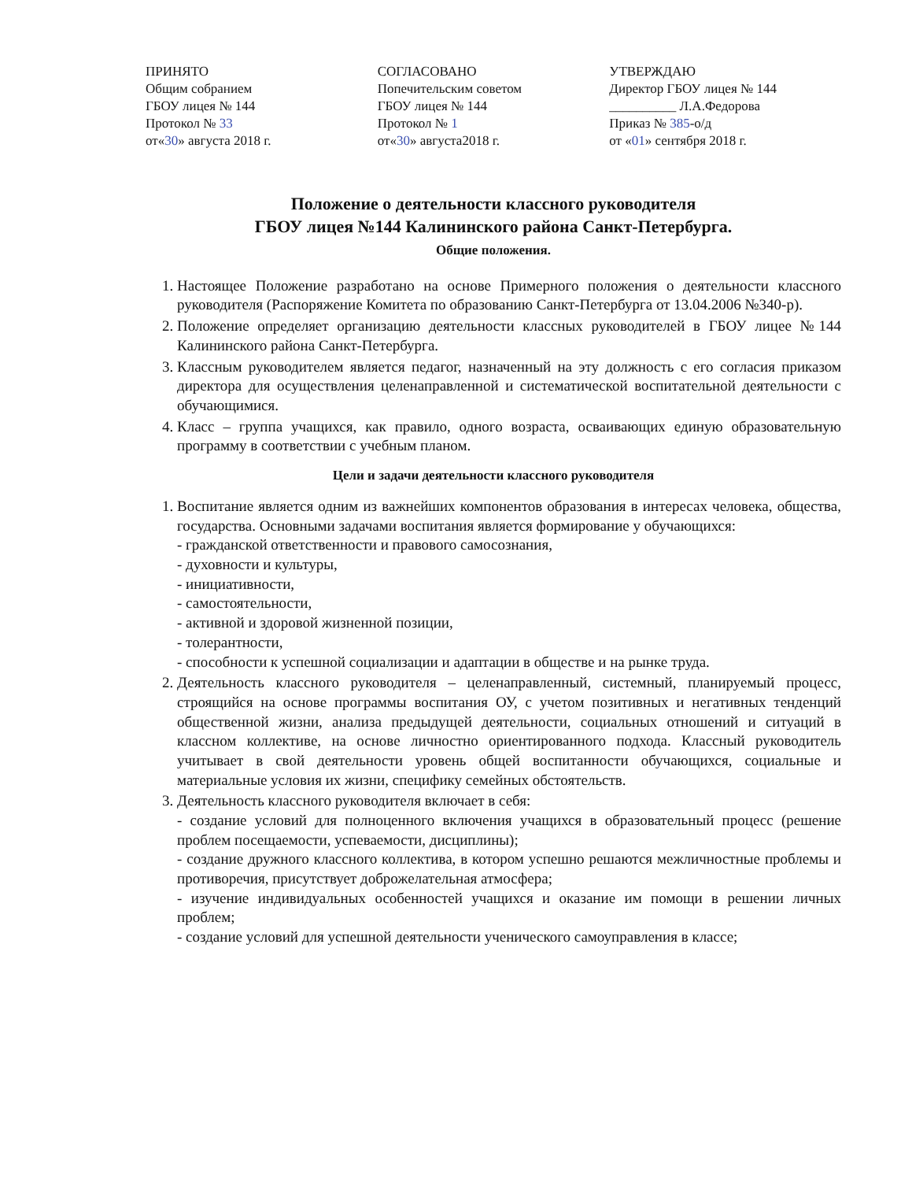ПРИНЯТО
Общим собранием
ГБОУ лицея № 144
Протокол № 33
от«30» августа 2018 г.
СОГЛАСОВАНО
Попечительским советом
ГБОУ лицея № 144
Протокол № 1
от«30» августа2018 г.
УТВЕРЖДАЮ
Директор ГБОУ лицея № 144
__________ Л.А.Федорова
Приказ № 385-о/д
от «01» сентября 2018 г.
Положение о деятельности классного руководителя
ГБОУ лицея №144 Калининского района Санкт-Петербурга.
Общие положения.
1. Настоящее Положение разработано на основе Примерного положения о деятельности классного руководителя (Распоряжение Комитета по образованию Санкт-Петербурга от 13.04.2006 №340-р).
2. Положение определяет организацию деятельности классных руководителей в ГБОУ лицее №144 Калининского района Санкт-Петербурга.
3. Классным руководителем является педагог, назначенный на эту должность с его согласия приказом директора для осуществления целенаправленной и систематической воспитательной деятельности с обучающимися.
4. Класс – группа учащихся, как правило, одного возраста, осваивающих единую образовательную программу в соответствии с учебным планом.
Цели и задачи деятельности классного руководителя
1. Воспитание является одним из важнейших компонентов образования в интересах человека, общества, государства. Основными задачами воспитания является формирование у обучающихся:
- гражданской ответственности и правового самосознания,
- духовности и культуры,
- инициативности,
- самостоятельности,
- активной и здоровой жизненной позиции,
- толерантности,
- способности к успешной социализации и адаптации в обществе и на рынке труда.
2. Деятельность классного руководителя – целенаправленный, системный, планируемый процесс, строящийся на основе программы воспитания ОУ, с учетом позитивных и негативных тенденций общественной жизни, анализа предыдущей деятельности, социальных отношений и ситуаций в классном коллективе, на основе личностно ориентированного подхода. Классный руководитель учитывает в свой деятельности уровень общей воспитанности обучающихся, социальные и материальные условия их жизни, специфику семейных обстоятельств.
3. Деятельность классного руководителя включает в себя:
- создание условий для полноценного включения учащихся в образовательный процесс (решение проблем посещаемости, успеваемости, дисциплины);
- создание дружного классного коллектива, в котором успешно решаются межличностные проблемы и противоречия, присутствует доброжелательная атмосфера;
- изучение индивидуальных особенностей учащихся и оказание им помощи в решении личных проблем;
- создание условий для успешной деятельности ученического самоуправления в классе;